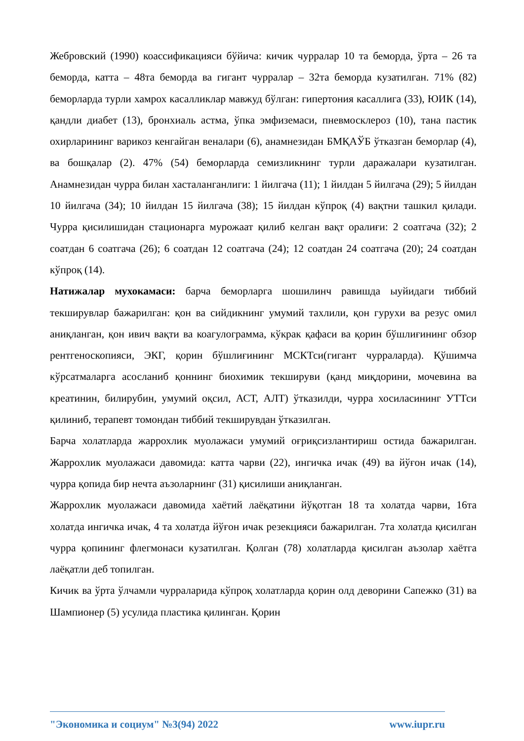Жебровский (1990) коассификацияси бўйича: кичик чурралар 10 та беморда, ўрта – 26 та беморда, катта – 48та беморда ва гигант чурралар – 32та беморда кузатилган. 71% (82) беморларда турли хамрох касалликлар мавжуд бўлган: гипертония касаллига (33), ЮИК (14), қандли диабет (13), бронхиаль астма, ўпка эмфиземаси, пневмосклероз (10), тана пастик охирларининг варикоз кенгайган веналари (6), анамнезидан БМҚАЎБ ўтказган беморлар (4), ва бошқалар (2). 47% (54) беморларда семизликнинг турли даражалари кузатилган. Анамнезидан чурра билан хасталанганлиги: 1 йилгача (11); 1 йилдан 5 йилгача (29); 5 йилдан 10 йилгача (34); 10 йилдан 15 йилгача (38); 15 йилдан кўпроқ (4) вақтни ташкил қилади. Чурра қисилишидан стационарга мурожаат қилиб келган вақт оралиғи: 2 соатгача (32); 2 соатдан 6 соатгача (26); 6 соатдан 12 соатгача (24); 12 соатдан 24 соатгача (20); 24 соатдан кўпроқ (14).
Натижалар мухокамаси: барча беморларга шошилинч равишда ыуйидаги тиббий текширувлар бажарилган: қон ва сийдикнинг умумий тахлили, қон гурухи ва резус омил аниқланган, қон ивич вақти ва коагулограмма, кўкрак қафаси ва қорин бўшлиғининг обзор рентгеноскопияси, ЭКГ, қорин бўшлиғининг МСКТси(гигант чурраларда). Қўшимча кўрсатмаларга асосланиб қоннинг биохимик текшируви (қанд миқдорини, мочевина ва креатинин, билирубин, умумий оқсил, АСТ, АЛТ) ўтказилди, чурра хосиласининг УТТси қилиниб, терапевт томондан тиббий текширувдан ўтказилган.
Барча холатларда жаррохлик муолажаси умумий оғриқсизлантириш остида бажарилган. Жаррохлик муолажаси давомида: катта чарви (22), ингичка ичак (49) ва йўғон ичак (14), чурра қопида бир нечта аъзоларнинг (31) қисилиши аниқланган.
Жаррохлик муолажаси давомида хаётий лаёқатини йўқотган 18 та холатда чарви, 16та холатда ингичка ичак, 4 та холатда йўғон ичак резекцияси бажарилган. 7та холатда қисилган чурра қопининг флегмонаси кузатилган. Қолган (78) холатларда қисилган аъзолар хаётга лаёқатли деб топилган.
Кичик ва ўрта ўлчамли чурраларида кўпроқ холатларда қорин олд деворини Сапежко (31) ва Шампионер (5) усулида пластика қилинган. Қорин
"Экономика и социум" №3(94) 2022 www.iupr.ru